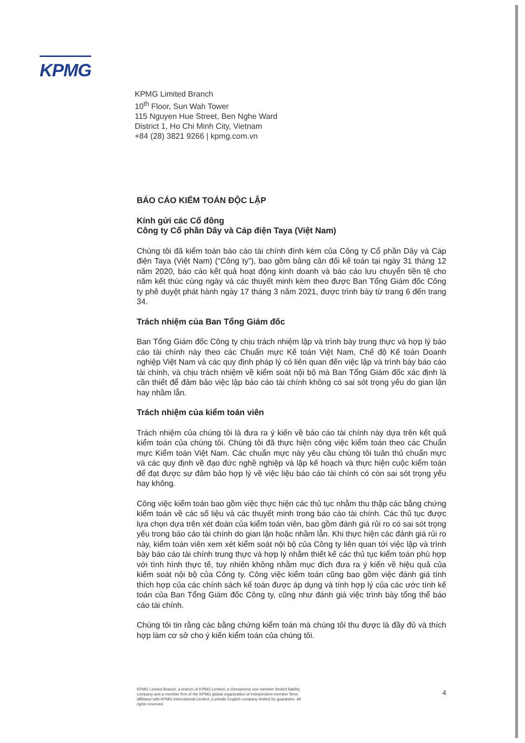KPMG
KPMG Limited Branch
10<sup>th</sup> Floor, Sun Wah Tower
115 Nguyen Hue Street, Ben Nghe Ward
District 1, Ho Chi Minh City, Vietnam
+84 (28) 3821 9266 | kpmg.com.vn
BÁO CÁO KIỂM TOÁN ĐỘC LẬP
Kính gửi các Cổ đông
Công ty Cổ phần Dây và Cáp điện Taya (Việt Nam)
Chúng tôi đã kiểm toán báo cáo tài chính đính kèm của Công ty Cổ phần Dây và Cáp điện Taya (Việt Nam) (“Công ty”), bao gồm bảng cân đối kế toán tại ngày 31 tháng 12 năm 2020, báo cáo kết quả hoạt động kinh doanh và báo cáo lưu chuyển tiền tệ cho năm kết thúc cùng ngày và các thuyết minh kèm theo được Ban Tổng Giám đốc Công ty phê duyệt phát hành ngày 17 tháng 3 năm 2021, được trình bày từ trang 6 đến trang 34.
Trách nhiệm của Ban Tổng Giám đốc
Ban Tổng Giám đốc Công ty chịu trách nhiệm lập và trình bày trung thực và hợp lý báo cáo tài chính này theo các Chuẩn mực Kế toán Việt Nam, Chế độ Kế toán Doanh nghiệp Việt Nam và các quy định pháp lý có liên quan đến việc lập và trình bày báo cáo tài chính, và chịu trách nhiệm về kiểm soát nội bộ mà Ban Tổng Giám đốc xác định là cần thiết để đảm bảo việc lập báo cáo tài chính không có sai sót trọng yếu do gian lận hay nhầm lẫn.
Trách nhiệm của kiểm toán viên
Trách nhiệm của chúng tôi là đưa ra ý kiến về báo cáo tài chính này dựa trên kết quả kiểm toán của chúng tôi. Chúng tôi đã thực hiện công việc kiểm toán theo các Chuẩn mực Kiểm toán Việt Nam. Các chuẩn mực này yêu cầu chúng tôi tuân thủ chuẩn mực và các quy định về đạo đức nghề nghiệp và lập kế hoạch và thực hiện cuộc kiểm toán để đạt được sự đảm bảo hợp lý về việc liệu báo cáo tài chính có còn sai sót trọng yếu hay không.
Công việc kiểm toán bao gồm việc thực hiện các thủ tục nhằm thu thập các bằng chứng kiểm toán về các số liệu và các thuyết minh trong báo cáo tài chính. Các thủ tục được lựa chọn dựa trên xét đoán của kiểm toán viên, bao gồm đánh giá rủi ro có sai sót trọng yếu trong báo cáo tài chính do gian lận hoặc nhầm lẫn. Khi thực hiện các đánh giá rủi ro này, kiểm toán viên xem xét kiểm soát nội bộ của Công ty liên quan tới việc lập và trình bày báo cáo tài chính trung thực và hợp lý nhằm thiết kế các thủ tục kiểm toán phù hợp với tình hình thực tế, tuy nhiên không nhằm mục đích đưa ra ý kiến về hiệu quả của kiểm soát nội bộ của Công ty. Công việc kiểm toán cũng bao gồm việc đánh giá tính thích hợp của các chính sách kế toán được áp dụng và tính hợp lý của các ước tính kế toán của Ban Tổng Giám đốc Công ty, cũng như đánh giá việc trình bày tổng thể báo cáo tài chính.
Chúng tôi tin rằng các bằng chứng kiểm toán mà chúng tôi thu được là đầy đủ và thích hợp làm cơ sở cho ý kiến kiểm toán của chúng tôi.
KPMG Limited Branch, a branch of KPMG Limited, a Vietnamese one member limited liability company and a member firm of the KPMG global organization of independent member firms affiliated with KPMG International Limited, a private English company limited by guarantee. All rights reserved.
4